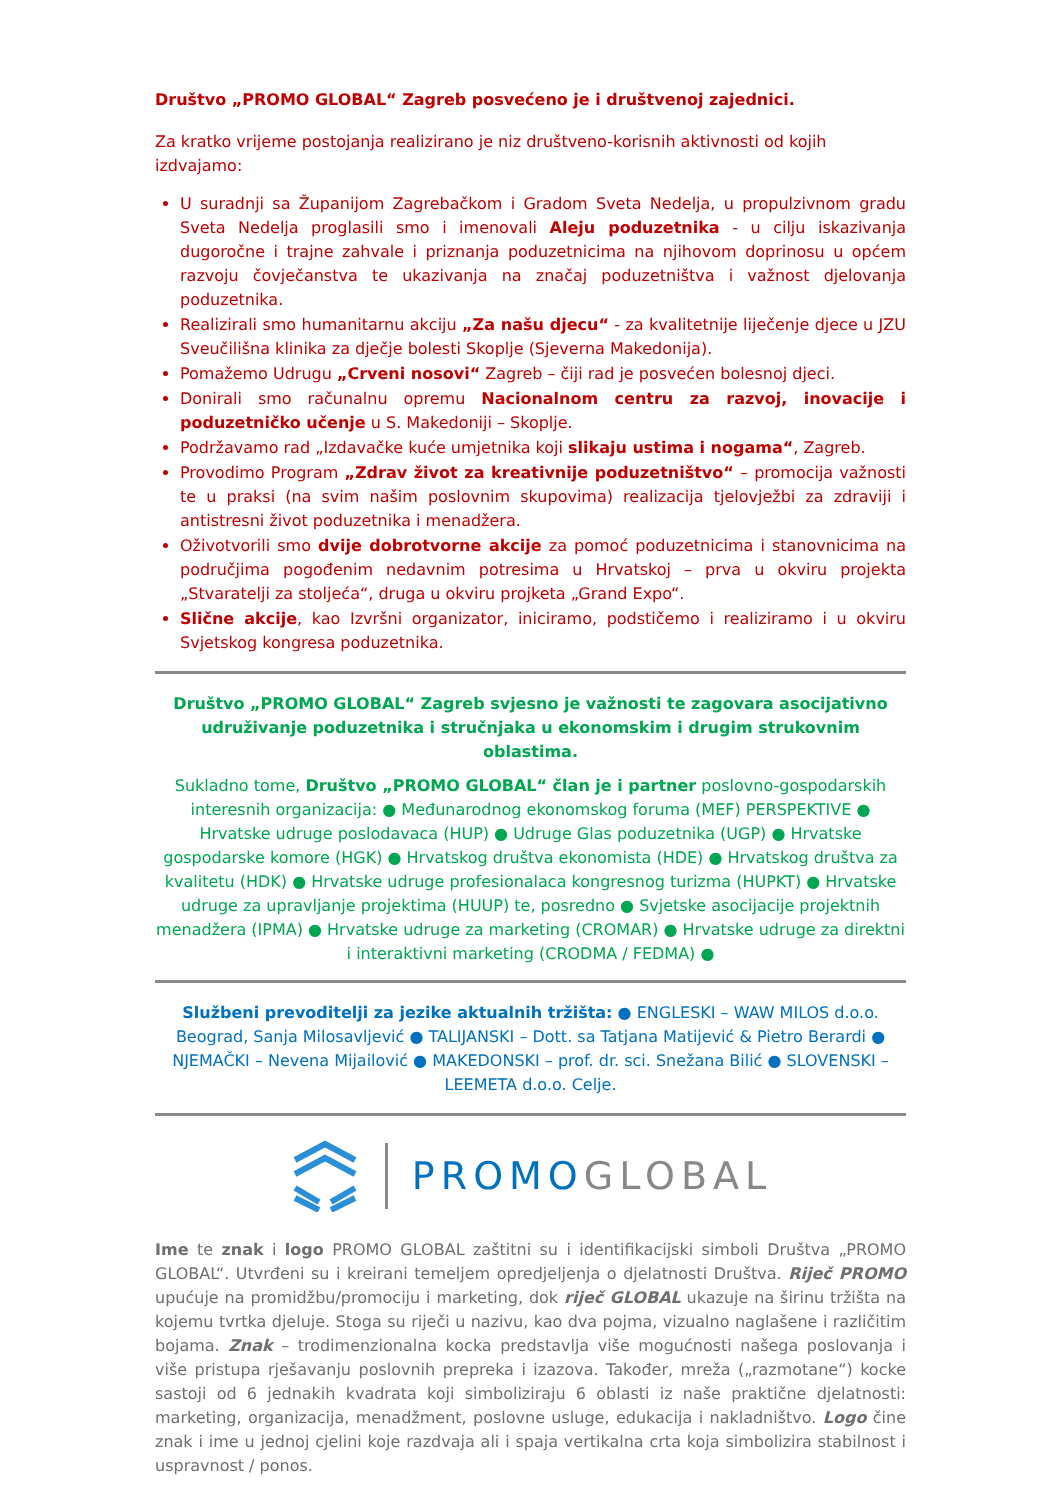Društvo „PROMO GLOBAL“ Zagreb posvećeno je i društvenoj zajednici.
Za kratko vrijeme postojanja realizirano je niz društveno-korisnih aktivnosti od kojih izdvajamo:
U suradnji sa Županijom Zagrebačkom i Gradom Sveta Nedelja, u propulzivnom gradu Sveta Nedelja proglasili smo i imenovali Aleju poduzetnika - u cilju iskazivanja dugoročne i trajne zahvale i priznanja poduzetnicima na njihovom doprinosu u općem razvoju čovječanstva te ukazivanja na značaj poduzetništva i važnost djelovanja poduzetnika.
Realizirali smo humanitarnu akciju „Za našu djecu“ - za kvalitetnije liječenje djece u JZU Sveučilišna klinika za dječje bolesti Skoplje (Sjeverna Makedonija).
Pomažemo Udrugu „Crveni nosovi“ Zagreb – čiji rad je posvećen bolesnoj djeci.
Donirali smo računalnu opremu Nacionalnom centru za razvoj, inovacije i poduzetničko učenje u S. Makedoniji – Skoplje.
Podržavamo rad „Izdavačke kuće umjetnika koji slikaju ustima i nogama“, Zagreb.
Provodimo Program „Zdrav život za kreativnije poduzetništvo“ – promocija važnosti te u praksi (na svim našim poslovnim skupovima) realizacija tjelovježbi za zdraviji i antistresni život poduzetnika i menadžera.
Oživotvorili smo dvije dobrotvorne akcije za pomoć poduzetnicima i stanovnicima na područjima pogođenim nedavnim potresima u Hrvatskoj – prva u okviru projekta „Stvaratelji za stoljeća“, druga u okviru projketa „Grand Expo“.
Slične akcije, kao Izvršni organizator, iniciramo, podstičemo i realiziramo i u okviru Svjetskog kongresa poduzetnika.
Društvo „PROMO GLOBAL“ Zagreb svjesno je važnosti te zagovara asocijativno udruživanje poduzetnika i stručnjaka u ekonomskim i drugim strukovnim oblastima.
Sukladno tome, Društvo „PROMO GLOBAL“ član je i partner poslovno-gospodarskih interesnih organizacija: ● Međunarodnog ekonomskog foruma (MEF) PERSPEKTIVE ● Hrvatske udruge poslodavaca (HUP) ● Udruge Glas poduzetnika (UGP) ● Hrvatske gospodarske komore (HGK) ● Hrvatskog društva ekonomista (HDE) ● Hrvatskog društva za kvalitetu (HDK) ● Hrvatske udruge profesionalaca kongresnog turizma (HUPKT) ● Hrvatske udruge za upravljanje projektima (HUUP) te, posredno ● Svjetske asocijacije projektnih menadžera (IPMA) ● Hrvatske udruge za marketing (CROMAR) ● Hrvatske udruge za direktni i interaktivni marketing (CRODMA / FEDMA) ●
Službeni prevoditelji za jezike aktualnih tržišta: ● ENGLESKI – WAW MILOS d.o.o. Beograd, Sanja Milosavljević ● TALIJANSKI – Dott. sa Tatjana Matijević & Pietro Berardi ● NJEMAČKI – Nevena Mijailović ● MAKEDONSKI – prof. dr. sci. Snežana Bilić ● SLOVENSKI – LEEMETA d.o.o. Celje.
PROMO GLOBAL
Ime te znak i logo PROMO GLOBAL zaštitni su i identifikacijski simboli Društva „PROMO GLOBAL“. Utvrđeni su i kreirani temeljem opredjeljenja o djelatnosti Društva. Riječ PROMO upućuje na promidžbu/promociju i marketing, dok riječ GLOBAL ukazuje na širinu tržišta na kojemu tvrtka djeluje. Stoga su riječi u nazivu, kao dva pojma, vizualno naglašene i različitim bojama. Znak – trodimenzionalna kocka predstavlja više mogućnosti našega poslovanja i više pristupa rješavanju poslovnih prepreka i izazova. Također, mreža („razmotane“) kocke sastoji od 6 jednakih kvadrata koji simboliziraju 6 oblasti iz naše praktične djelatnosti: marketing, organizacija, menadžment, poslovne usluge, edukacija i nakladništvo. Logo čine znak i ime u jednoj cjelini koje razdvaja ali i spaja vertikalna crta koja simbolizira stabilnost i uspravnost / ponos.